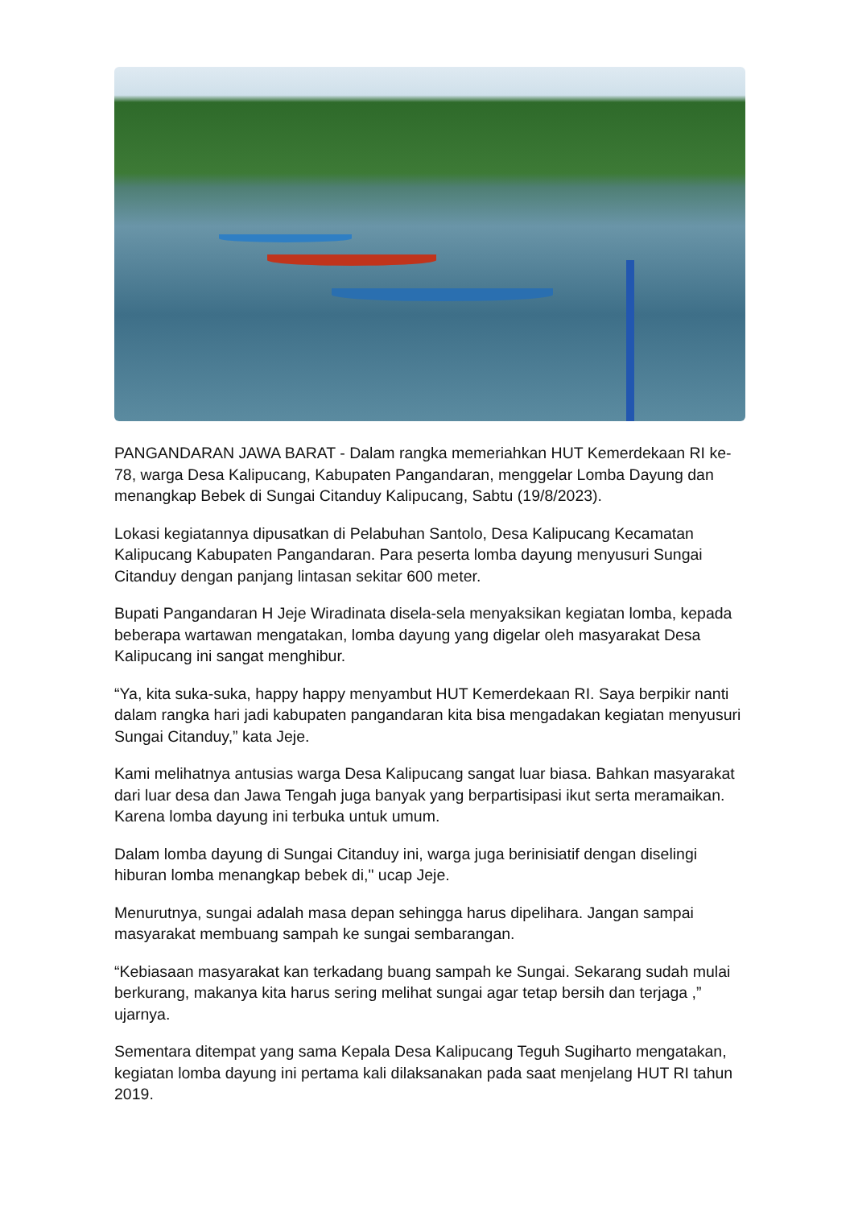PANGANDARAN JAWA BARAT - Dalam rangka memeriahkan HUT Kemerdekaan RI ke-78, warga Desa Kalipucang, Kabupaten Pangandaran, menggelar Lomba Dayung dan menangkap Bebek di Sungai Citanduy Kalipucang, Sabtu (19/8/2023).
Lokasi kegiatannya dipusatkan di Pelabuhan Santolo, Desa Kalipucang Kecamatan Kalipucang Kabupaten Pangandaran. Para peserta lomba dayung menyusuri Sungai Citanduy dengan panjang lintasan sekitar 600 meter.
Bupati Pangandaran H Jeje Wiradinata disela-sela menyaksikan kegiatan lomba, kepada beberapa wartawan mengatakan, lomba dayung yang digelar oleh masyarakat Desa Kalipucang ini sangat menghibur.
“Ya, kita suka-suka, happy happy menyambut HUT Kemerdekaan RI. Saya berpikir nanti dalam rangka hari jadi kabupaten pangandaran kita bisa mengadakan kegiatan menyusuri Sungai Citanduy,” kata Jeje.
Kami melihatnya antusias warga Desa Kalipucang sangat luar biasa. Bahkan masyarakat dari luar desa dan Jawa Tengah juga banyak yang berpartisipasi ikut serta meramaikan. Karena lomba dayung ini terbuka untuk umum.
Dalam lomba dayung di Sungai Citanduy ini, warga juga berinisiatif dengan diselingi hiburan lomba menangkap bebek di," ucap Jeje.
Menurutnya, sungai adalah masa depan sehingga harus dipelihara. Jangan sampai masyarakat membuang sampah ke sungai sembarangan.
“Kebiasaan masyarakat kan terkadang buang sampah ke Sungai. Sekarang sudah mulai berkurang, makanya kita harus sering melihat sungai agar tetap bersih dan terjaga ,” ujarnya.
Sementara ditempat yang sama Kepala Desa Kalipucang Teguh Sugiharto mengatakan, kegiatan lomba dayung ini pertama kali dilaksanakan pada saat menjelang HUT RI tahun 2019.